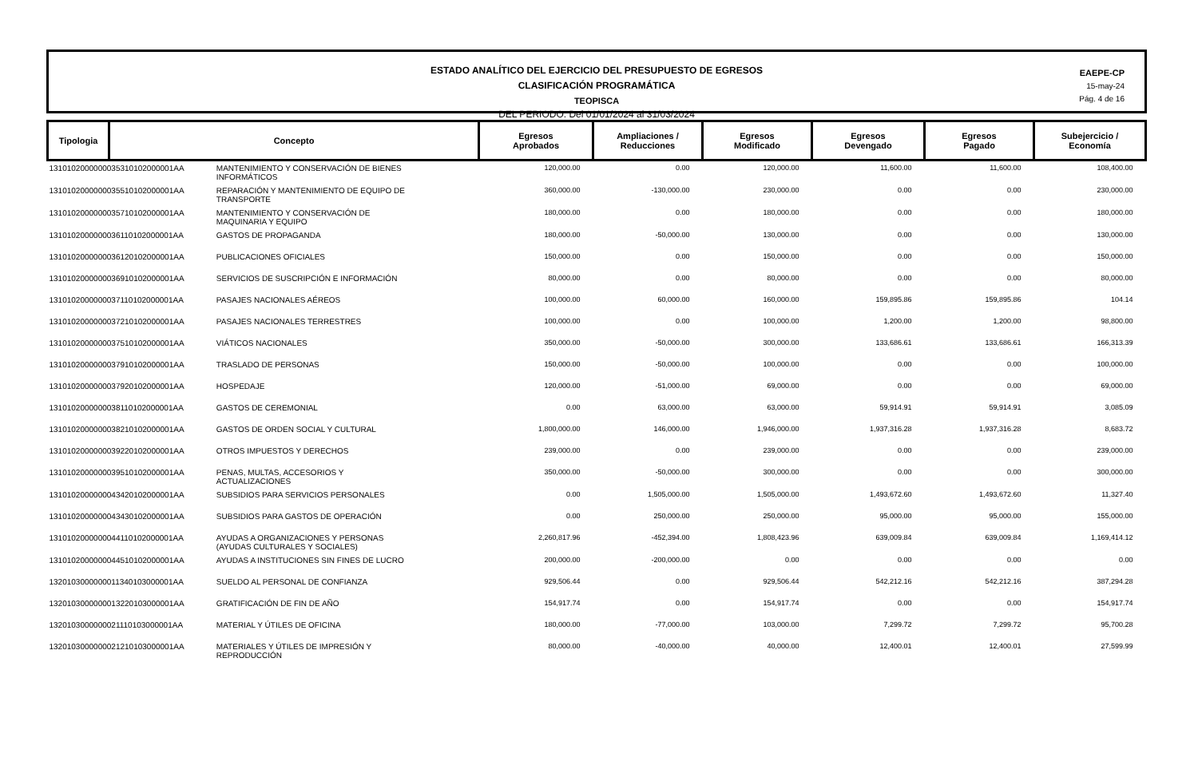ESTADO ANALÍTICO DEL EJERCICIO DEL PRESUPUESTO DE EGRESOS
CLASIFICACIÓN PROGRAMÁTICA
TEOPISCA
DEL PERIODO: Del 01/01/2024 al 31/03/2024
EAEPE-CP
15-may-24
Pág. 4 de 16
| Tipologia | Concepto | | Egresos Aprobados | Ampliaciones / Reducciones | Egresos Modificado | Egresos Devengado | Egresos Pagado | Subejercicio / Economía |
| --- | --- | --- | --- | --- | --- | --- | --- | --- |
| 131010200000003531010200000​1AA | | MANTENIMIENTO Y CONSERVACIÓN DE BIENES INFORMÁTICOS | 120,000.00 | 0.00 | 120,000.00 | 11,600.00 | 11,600.00 | 108,400.00 |
| 1310102000000035510102000001AA | | REPARACIÓN Y MANTENIMIENTO DE EQUIPO DE TRANSPORTE | 360,000.00 | -130,000.00 | 230,000.00 | 0.00 | 0.00 | 230,000.00 |
| 1310102000000035710102000001AA | | MANTENIMIENTO Y CONSERVACIÓN DE MAQUINARIA Y EQUIPO | 180,000.00 | 0.00 | 180,000.00 | 0.00 | 0.00 | 180,000.00 |
| 1310102000000036110102000001AA | | GASTOS DE PROPAGANDA | 180,000.00 | -50,000.00 | 130,000.00 | 0.00 | 0.00 | 130,000.00 |
| 1310102000000036120102000001AA | | PUBLICACIONES OFICIALES | 150,000.00 | 0.00 | 150,000.00 | 0.00 | 0.00 | 150,000.00 |
| 1310102000000036910102000001AA | | SERVICIOS DE SUSCRIPCIÓN E INFORMACIÓN | 80,000.00 | 0.00 | 80,000.00 | 0.00 | 0.00 | 80,000.00 |
| 1310102000000037110102000001AA | | PASAJES NACIONALES AÉREOS | 100,000.00 | 60,000.00 | 160,000.00 | 159,895.86 | 159,895.86 | 104.14 |
| 1310102000000037210102000001AA | | PASAJES NACIONALES TERRESTRES | 100,000.00 | 0.00 | 100,000.00 | 1,200.00 | 1,200.00 | 98,800.00 |
| 1310102000000037510102000001AA | | VIÁTICOS NACIONALES | 350,000.00 | -50,000.00 | 300,000.00 | 133,686.61 | 133,686.61 | 166,313.39 |
| 1310102000000037910102000001AA | | TRASLADO DE PERSONAS | 150,000.00 | -50,000.00 | 100,000.00 | 0.00 | 0.00 | 100,000.00 |
| 1310102000000037920102000001AA | | HOSPEDAJE | 120,000.00 | -51,000.00 | 69,000.00 | 0.00 | 0.00 | 69,000.00 |
| 1310102000000038110102000001AA | | GASTOS DE CEREMONIAL | 0.00 | 63,000.00 | 63,000.00 | 59,914.91 | 59,914.91 | 3,085.09 |
| 1310102000000038210102000001AA | | GASTOS DE ORDEN SOCIAL Y CULTURAL | 1,800,000.00 | 146,000.00 | 1,946,000.00 | 1,937,316.28 | 1,937,316.28 | 8,683.72 |
| 1310102000000039220102000001AA | | OTROS IMPUESTOS Y DERECHOS | 239,000.00 | 0.00 | 239,000.00 | 0.00 | 0.00 | 239,000.00 |
| 1310102000000039510102000001AA | | PENAS, MULTAS, ACCESORIOS Y ACTUALIZACIONES | 350,000.00 | -50,000.00 | 300,000.00 | 0.00 | 0.00 | 300,000.00 |
| 1310102000000043420102000001AA | | SUBSIDIOS PARA SERVICIOS PERSONALES | 0.00 | 1,505,000.00 | 1,505,000.00 | 1,493,672.60 | 1,493,672.60 | 11,327.40 |
| 1310102000000043430102000001AA | | SUBSIDIOS PARA GASTOS DE OPERACIÓN | 0.00 | 250,000.00 | 250,000.00 | 95,000.00 | 95,000.00 | 155,000.00 |
| 1310102000000044110102000001AA | | AYUDAS A ORGANIZACIONES Y PERSONAS (AYUDAS CULTURALES Y SOCIALES) | 2,260,817.96 | -452,394.00 | 1,808,423.96 | 639,009.84 | 639,009.84 | 1,169,414.12 |
| 1310102000000044510102000001AA | | AYUDAS A INSTITUCIONES SIN FINES DE LUCRO | 200,000.00 | -200,000.00 | 0.00 | 0.00 | 0.00 | 0.00 |
| 1320103000000011340103000001AA | | SUELDO AL PERSONAL DE CONFIANZA | 929,506.44 | 0.00 | 929,506.44 | 542,212.16 | 542,212.16 | 387,294.28 |
| 1320103000000013220103000001AA | | GRATIFICACIÓN DE FIN DE AÑO | 154,917.74 | 0.00 | 154,917.74 | 0.00 | 0.00 | 154,917.74 |
| 1320103000000021110103000001AA | | MATERIAL Y ÚTILES DE OFICINA | 180,000.00 | -77,000.00 | 103,000.00 | 7,299.72 | 7,299.72 | 95,700.28 |
| 1320103000000021210103000001AA | | MATERIALES Y ÚTILES DE IMPRESIÓN Y REPRODUCCIÓN | 80,000.00 | -40,000.00 | 40,000.00 | 12,400.01 | 12,400.01 | 27,599.99 |